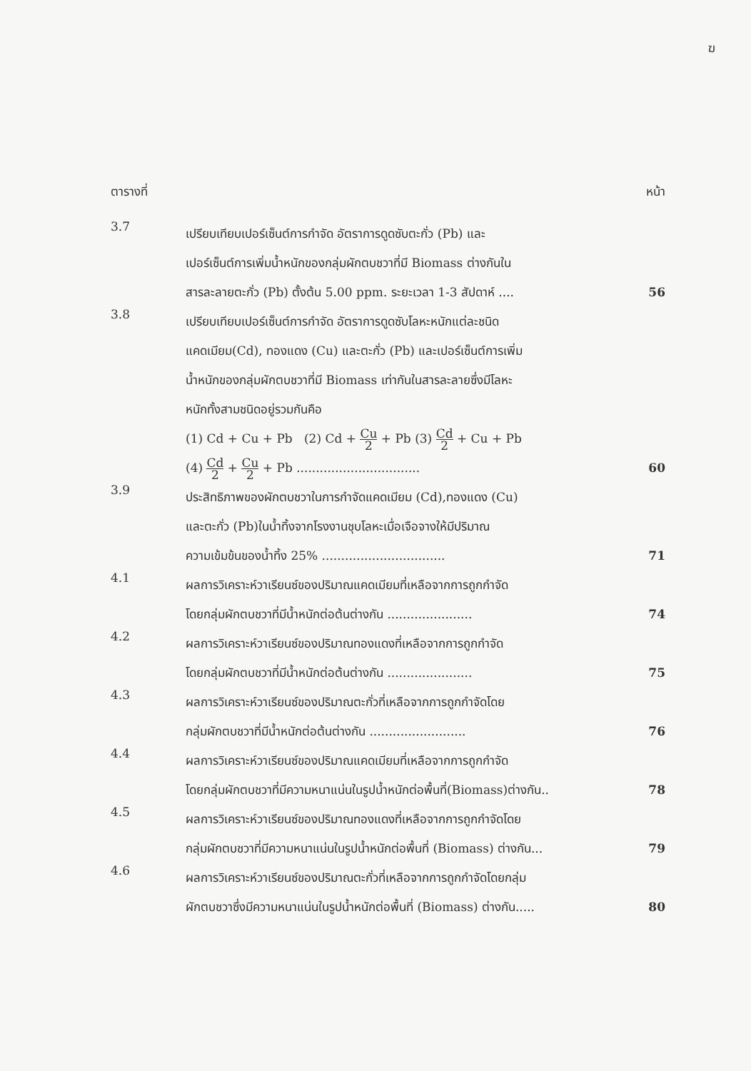ฆ
ตารางที่ หน้า
3.7
เปรียบเทียบเปอร์เซ็นต์การกำจัด อัตราการดูดซับตะกั่ว (Pb) และ
เปอร์เซ็นต์การเพิ่มน้ำหนักของกลุ่มผักตบชวาที่มี Biomass ต่างกันใน
สารละลายตะกั่ว (Pb) ตั้งต้น 5.00 ppm. ระยะเวลา 1-3 สัปดาห์ .... 56
3.8
เปรียบเทียบเปอร์เซ็นต์การกำจัด อัตราการดูดซับโลหะหนักแต่ละชนิด
แคดเมียม(Cd), ทองแดง (Cu) และตะกั่ว (Pb) และเปอร์เซ็นต์การเพิ่ม
น้ำหนักของกลุ่มผักตบชวาที่มี Biomass เท่ากันในสารละลายซึ่งมีโลหะ
หนักทั้งสามชนิดอยู่รวมกันคือ
(1) Cd + Cu + Pb (2) Cd + Cu 2 + Pb (3) Cd 2 + Cu + Pb
(4) Cd 2 + Cu 2 + Pb ................................ 60
3.9
ประสิทธิภาพของผักตบชวาในการกำจัดแคดเมียม (Cd),ทองแดง (Cu)
และตะกั่ว (Pb)ในน้ำทิ้งจากโรงงานชุบโลหะเมื่อเจือจางให้มีปริมาณ
ความเข้มข้นของน้ำทิ้ง 25% ................................ 71
4.1
ผลการวิเคราะห์วาเรียนซ์ของปริมาณแคดเมียมที่เหลือจากการถูกกำจัด
โดยกลุ่มผักตบชวาที่มีน้ำหนักต่อต้นต่างกัน ...................... 74
4.2
ผลการวิเคราะห์วาเรียนซ์ของปริมาณทองแดงที่เหลือจากการถูกกำจัด
โดยกลุ่มผักตบชวาที่มีน้ำหนักต่อต้นต่างกัน ...................... 75
4.3
ผลการวิเคราะห์วาเรียนซ์ของปริมาณตะกั่วที่เหลือจากการถูกกำจัดโดย
กลุ่มผักตบชวาที่มีน้ำหนักต่อต้นต่างกัน ......................... 76
4.4
ผลการวิเคราะห์วาเรียนซ์ของปริมาณแคดเมียมที่เหลือจากการถูกกำจัด
โดยกลุ่มผักตบชวาที่มีความหนาแน่นในรูปน้ำหนักต่อพื้นที่(Biomass)ต่างกัน.. 78
4.5
ผลการวิเคราะห์วาเรียนซ์ของปริมาณทองแดงที่เหลือจากการถูกกำจัดโดย
กลุ่มผักตบชวาที่มีความหนาแน่นในรูปน้ำหนักต่อพื้นที่ (Biomass) ต่างกัน... 79
4.6
ผลการวิเคราะห์วาเรียนซ์ของปริมาณตะกั่วที่เหลือจากการถูกกำจัดโดยกลุ่ม
ผักตบชวาซึ่งมีความหนาแน่นในรูปน้ำหนักต่อพื้นที่ (Biomass) ต่างกัน..... 80